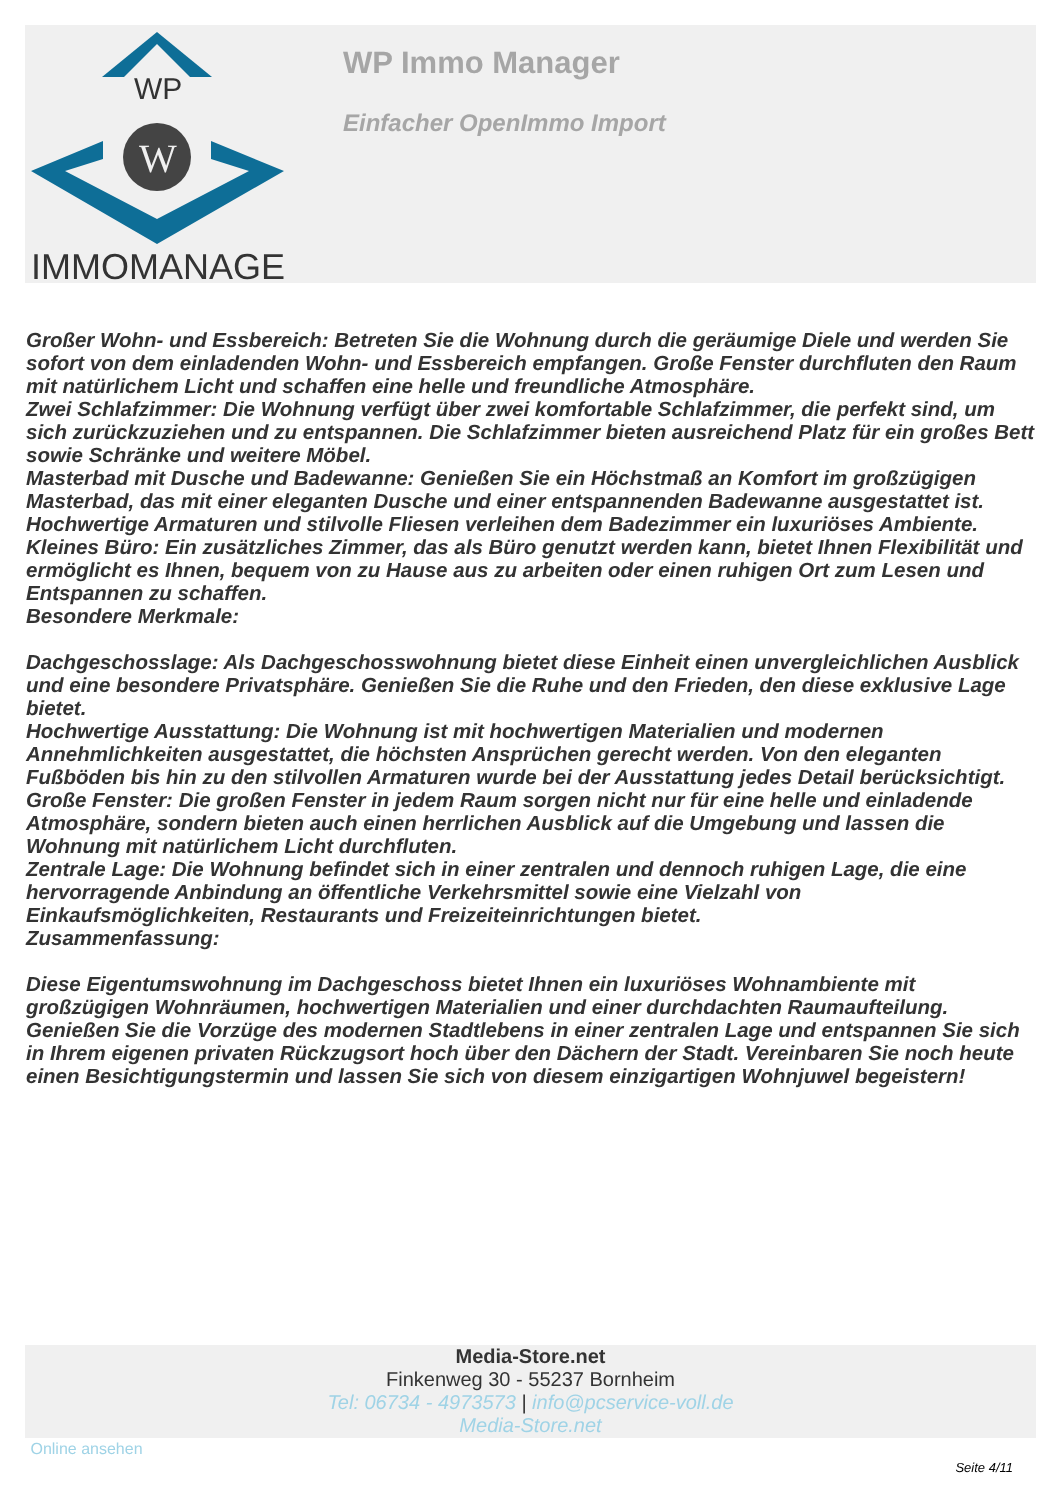WP
W
IMMOMANAGER
WP Immo Manager
Einfacher OpenImmo Import
Großer Wohn- und Essbereich: Betreten Sie die Wohnung durch die geräumige Diele und werden Sie sofort von dem einladenden Wohn- und Essbereich empfangen. Große Fenster durchfluten den Raum mit natürlichem Licht und schaffen eine helle und freundliche Atmosphäre.
Zwei Schlafzimmer: Die Wohnung verfügt über zwei komfortable Schlafzimmer, die perfekt sind, um sich zurückzuziehen und zu entspannen. Die Schlafzimmer bieten ausreichend Platz für ein großes Bett sowie Schränke und weitere Möbel.
Masterbad mit Dusche und Badewanne: Genießen Sie ein Höchstmaß an Komfort im großzügigen Masterbad, das mit einer eleganten Dusche und einer entspannenden Badewanne ausgestattet ist. Hochwertige Armaturen und stilvolle Fliesen verleihen dem Badezimmer ein luxuriöses Ambiente.
Kleines Büro: Ein zusätzliches Zimmer, das als Büro genutzt werden kann, bietet Ihnen Flexibilität und ermöglicht es Ihnen, bequem von zu Hause aus zu arbeiten oder einen ruhigen Ort zum Lesen und Entspannen zu schaffen.
Besondere Merkmale:
Dachgeschosslage: Als Dachgeschosswohnung bietet diese Einheit einen unvergleichlichen Ausblick und eine besondere Privatsphäre. Genießen Sie die Ruhe und den Frieden, den diese exklusive Lage bietet.
Hochwertige Ausstattung: Die Wohnung ist mit hochwertigen Materialien und modernen Annehmlichkeiten ausgestattet, die höchsten Ansprüchen gerecht werden. Von den eleganten Fußböden bis hin zu den stilvollen Armaturen wurde bei der Ausstattung jedes Detail berücksichtigt.
Große Fenster: Die großen Fenster in jedem Raum sorgen nicht nur für eine helle und einladende Atmosphäre, sondern bieten auch einen herrlichen Ausblick auf die Umgebung und lassen die Wohnung mit natürlichem Licht durchfluten.
Zentrale Lage: Die Wohnung befindet sich in einer zentralen und dennoch ruhigen Lage, die eine hervorragende Anbindung an öffentliche Verkehrsmittel sowie eine Vielzahl von Einkaufsmöglichkeiten, Restaurants und Freizeiteinrichtungen bietet.
Zusammenfassung:
Diese Eigentumswohnung im Dachgeschoss bietet Ihnen ein luxuriöses Wohnambiente mit großzügigen Wohnräumen, hochwertigen Materialien und einer durchdachten Raumaufteilung. Genießen Sie die Vorzüge des modernen Stadtlebens in einer zentralen Lage und entspannen Sie sich in Ihrem eigenen privaten Rückzugsort hoch über den Dächern der Stadt. Vereinbaren Sie noch heute einen Besichtigungstermin und lassen Sie sich von diesem einzigartigen Wohnjuwel begeistern!
Media-Store.net
Finkenweg 30 - 55237 Bornheim
Tel: 06734 - 4973573 | info@pcservice-voll.de
Media-Store.net
Online ansehen
Seite 4/11